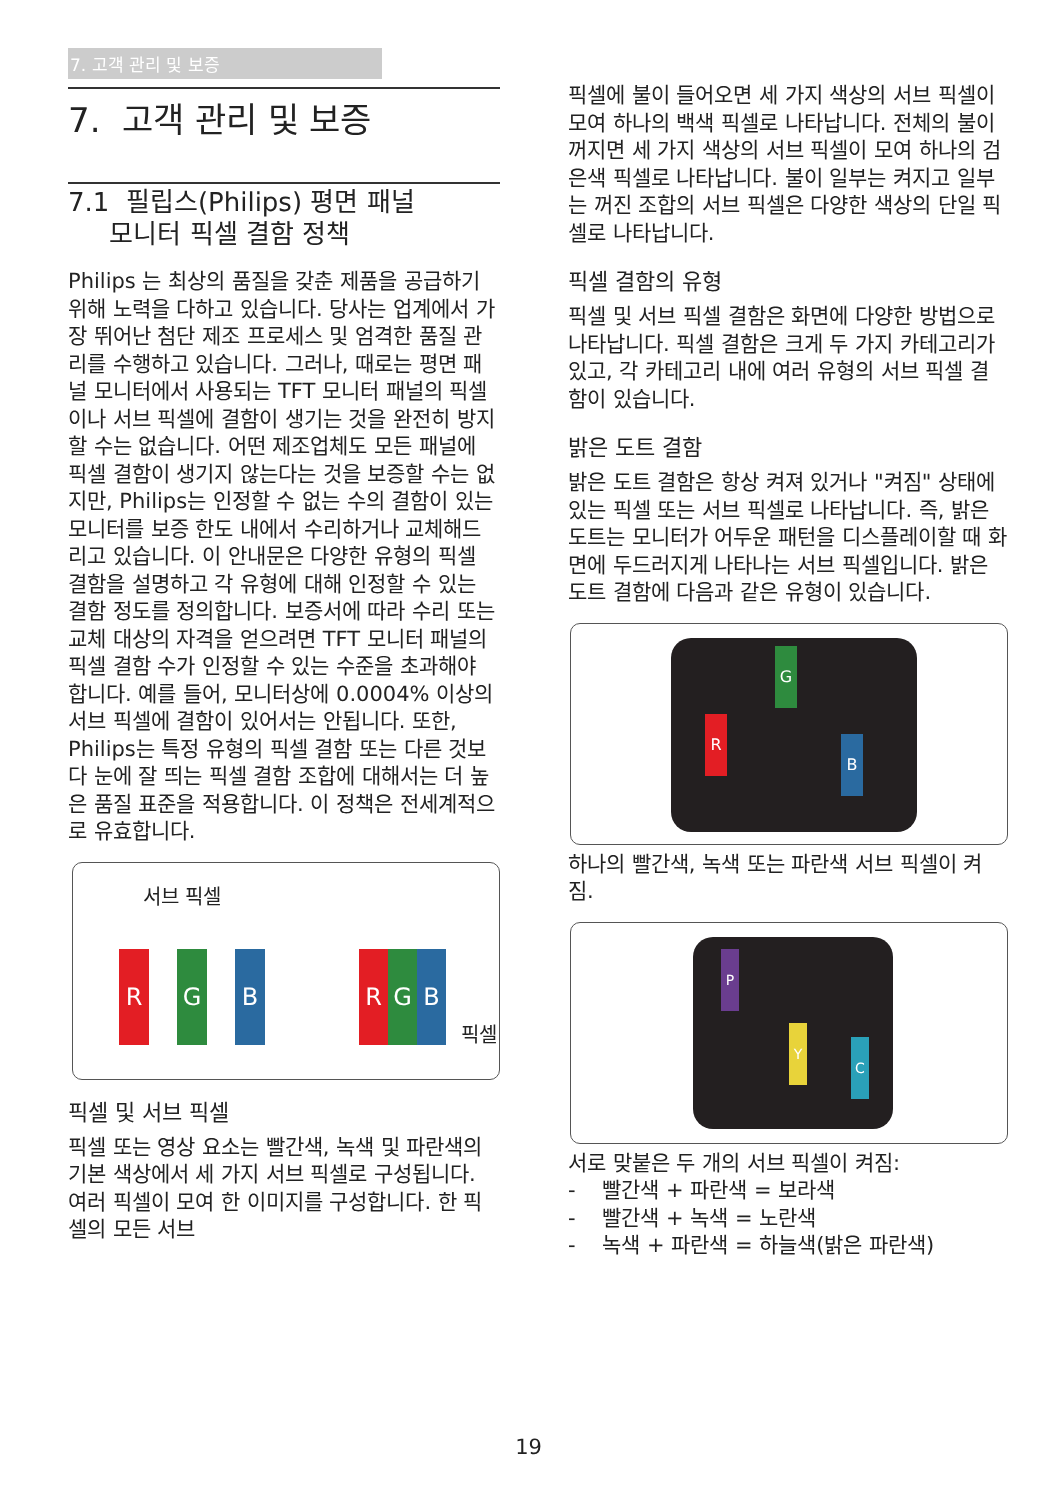7. 고객 관리 및 보증
7. 고객 관리 및 보증
7.1 필립스(Philips) 평면 패널
모니터 픽셀 결함 정책
Philips 는 최상의 품질을 갖춘 제품을 공급하기 위해 노력을 다하고 있습니다. 당사는 업계에서 가장 뛰어난 첨단 제조 프로세스 및 엄격한 품질 관리를 수행하고 있습니다. 그러나, 때로는 평면 패널 모니터에서 사용되는 TFT 모니터 패널의 픽셀이나 서브 픽셀에 결함이 생기는 것을 완전히 방지할 수는 없습니다. 어떤 제조업체도 모든 패널에 픽셀 결함이 생기지 않는다는 것을 보증할 수는 없지만, Philips는 인정할 수 없는 수의 결함이 있는 모니터를 보증 한도 내에서 수리하거나 교체해드리고 있습니다. 이 안내문은 다양한 유형의 픽셀 결함을 설명하고 각 유형에 대해 인정할 수 있는 결함 정도를 정의합니다. 보증서에 따라 수리 또는 교체 대상의 자격을 얻으려면 TFT 모니터 패널의 픽셀 결함 수가 인정할 수 있는 수준을 초과해야 합니다. 예를 들어, 모니터상에 0.0004% 이상의 서브 픽셀에 결함이 있어서는 안됩니다. 또한, Philips는 특정 유형의 픽셀 결함 또는 다른 것보다 눈에 잘 띄는 픽셀 결함 조합에 대해서는 더 높은 품질 표준을 적용합니다. 이 정책은 전세계적으로 유효합니다.
서브 픽셀
R G B R G B
픽셀
픽셀 및 서브 픽셀
픽셀 또는 영상 요소는 빨간색, 녹색 및 파란색의 기본 색상에서 세 가지 서브 픽셀로 구성됩니다. 여러 픽셀이 모여 한 이미지를 구성합니다. 한 픽셀의 모든 서브
픽셀에 불이 들어오면 세 가지 색상의 서브 픽셀이 모여 하나의 백색 픽셀로 나타납니다. 전체의 불이 꺼지면 세 가지 색상의 서브 픽셀이 모여 하나의 검은색 픽셀로 나타납니다. 불이 일부는 켜지고 일부는 꺼진 조합의 서브 픽셀은 다양한 색상의 단일 픽셀로 나타납니다.
픽셀 결함의 유형
픽셀 및 서브 픽셀 결함은 화면에 다양한 방법으로 나타납니다. 픽셀 결함은 크게 두 가지 카테고리가 있고, 각 카테고리 내에 여러 유형의 서브 픽셀 결함이 있습니다.
밝은 도트 결함
밝은 도트 결함은 항상 켜져 있거나 "켜짐" 상태에 있는 픽셀 또는 서브 픽셀로 나타납니다. 즉, 밝은 도트는 모니터가 어두운 패턴을 디스플레이할 때 화면에 두드러지게 나타나는 서브 픽셀입니다. 밝은 도트 결함에 다음과 같은 유형이 있습니다.
G
R
B
하나의 빨간색, 녹색 또는 파란색 서브 픽셀이 켜짐.
P
Y
C
서로 맞붙은 두 개의 서브 픽셀이 켜짐:
- 빨간색 + 파란색 = 보라색
- 빨간색 + 녹색 = 노란색
- 녹색 + 파란색 = 하늘색(밝은 파란색)
19